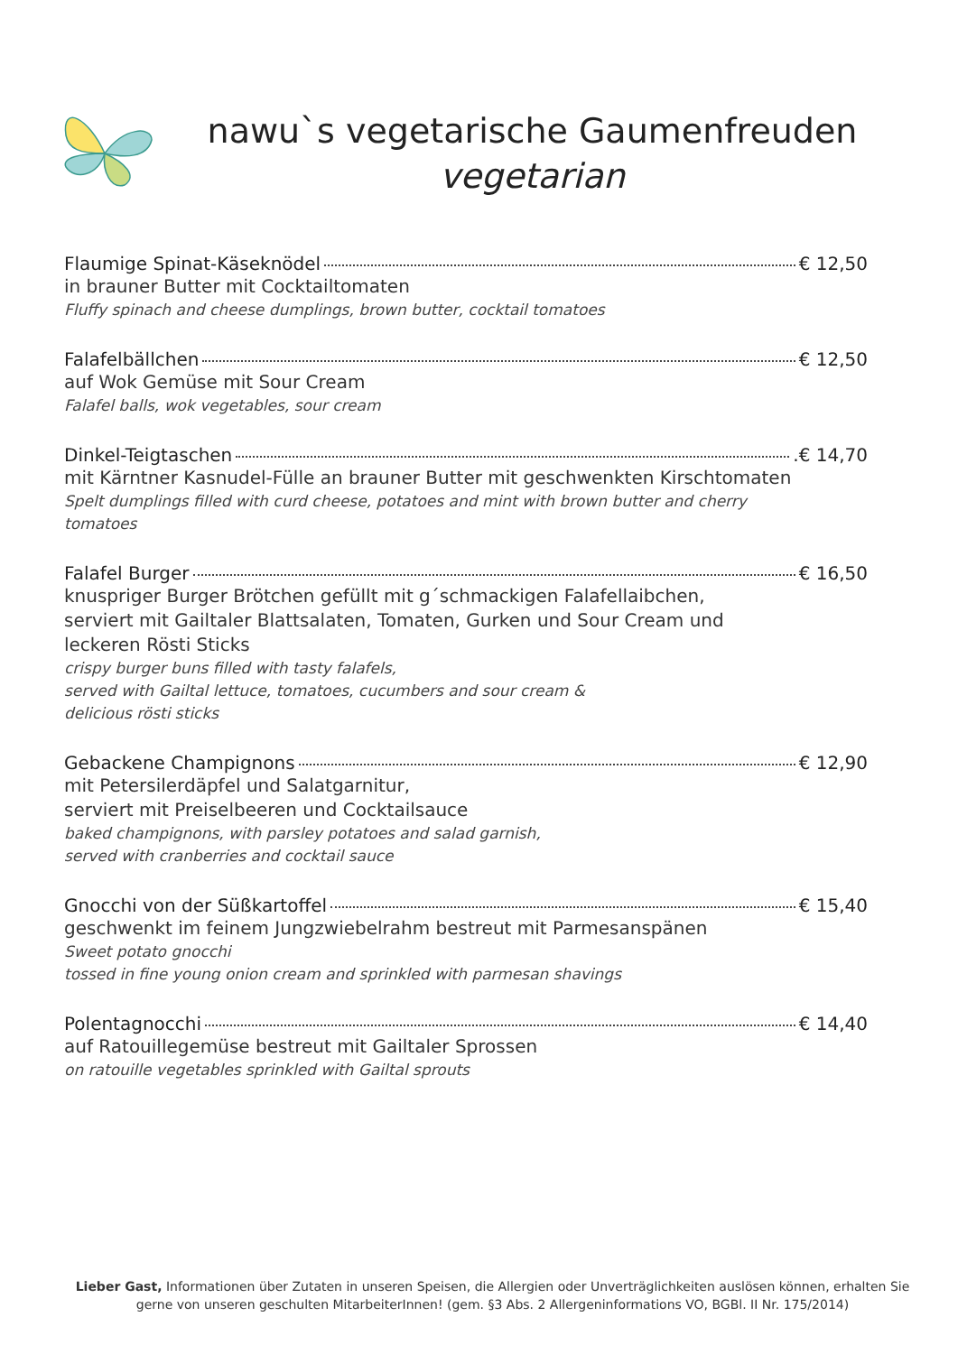nawu`s vegetarische Gaumenfreuden
vegetarian
Flaumige Spinat-Käseknödel € 12,50
in brauner Butter mit Cocktailtomaten
Fluffy spinach and cheese dumplings, brown butter, cocktail tomatoes
Falafelbällchen € 12,50
auf Wok Gemüse mit Sour Cream
Falafel balls, wok vegetables, sour cream
Dinkel-Teigtaschen .€ 14,70
mit Kärntner Kasnudel-Fülle an brauner Butter mit geschwenkten Kirschtomaten
Spelt dumplings filled with curd cheese, potatoes and mint with brown butter and cherry
tomatoes
Falafel Burger € 16,50
knuspriger Burger Brötchen gefüllt mit g´schmackigen Falafellaibchen,
serviert mit Gailtaler Blattsalaten, Tomaten, Gurken und Sour Cream und
leckeren Rösti Sticks
crispy burger buns filled with tasty falafels,
served with Gailtal lettuce, tomatoes, cucumbers and sour cream &
delicious rösti sticks
Gebackene Champignons € 12,90
mit Petersilerdäpfel und Salatgarnitur,
serviert mit Preiselbeeren und Cocktailsauce
baked champignons, with parsley potatoes and salad garnish,
served with cranberries and cocktail sauce
Gnocchi von der Süßkartoffel € 15,40
geschwenkt im feinem Jungzwiebelrahm bestreut mit Parmesanspänen
Sweet potato gnocchi
tossed in fine young onion cream and sprinkled with parmesan shavings
Polentagnocchi € 14,40
auf Ratouillegemüse bestreut mit Gailtaler Sprossen
on ratouille vegetables sprinkled with Gailtal sprouts
Lieber Gast, Informationen über Zutaten in unseren Speisen, die Allergien oder Unverträglichkeiten auslösen können, erhalten Sie gerne von unseren geschulten MitarbeiterInnen! (gem. §3 Abs. 2 Allergeninformations VO, BGBl. II Nr. 175/2014)